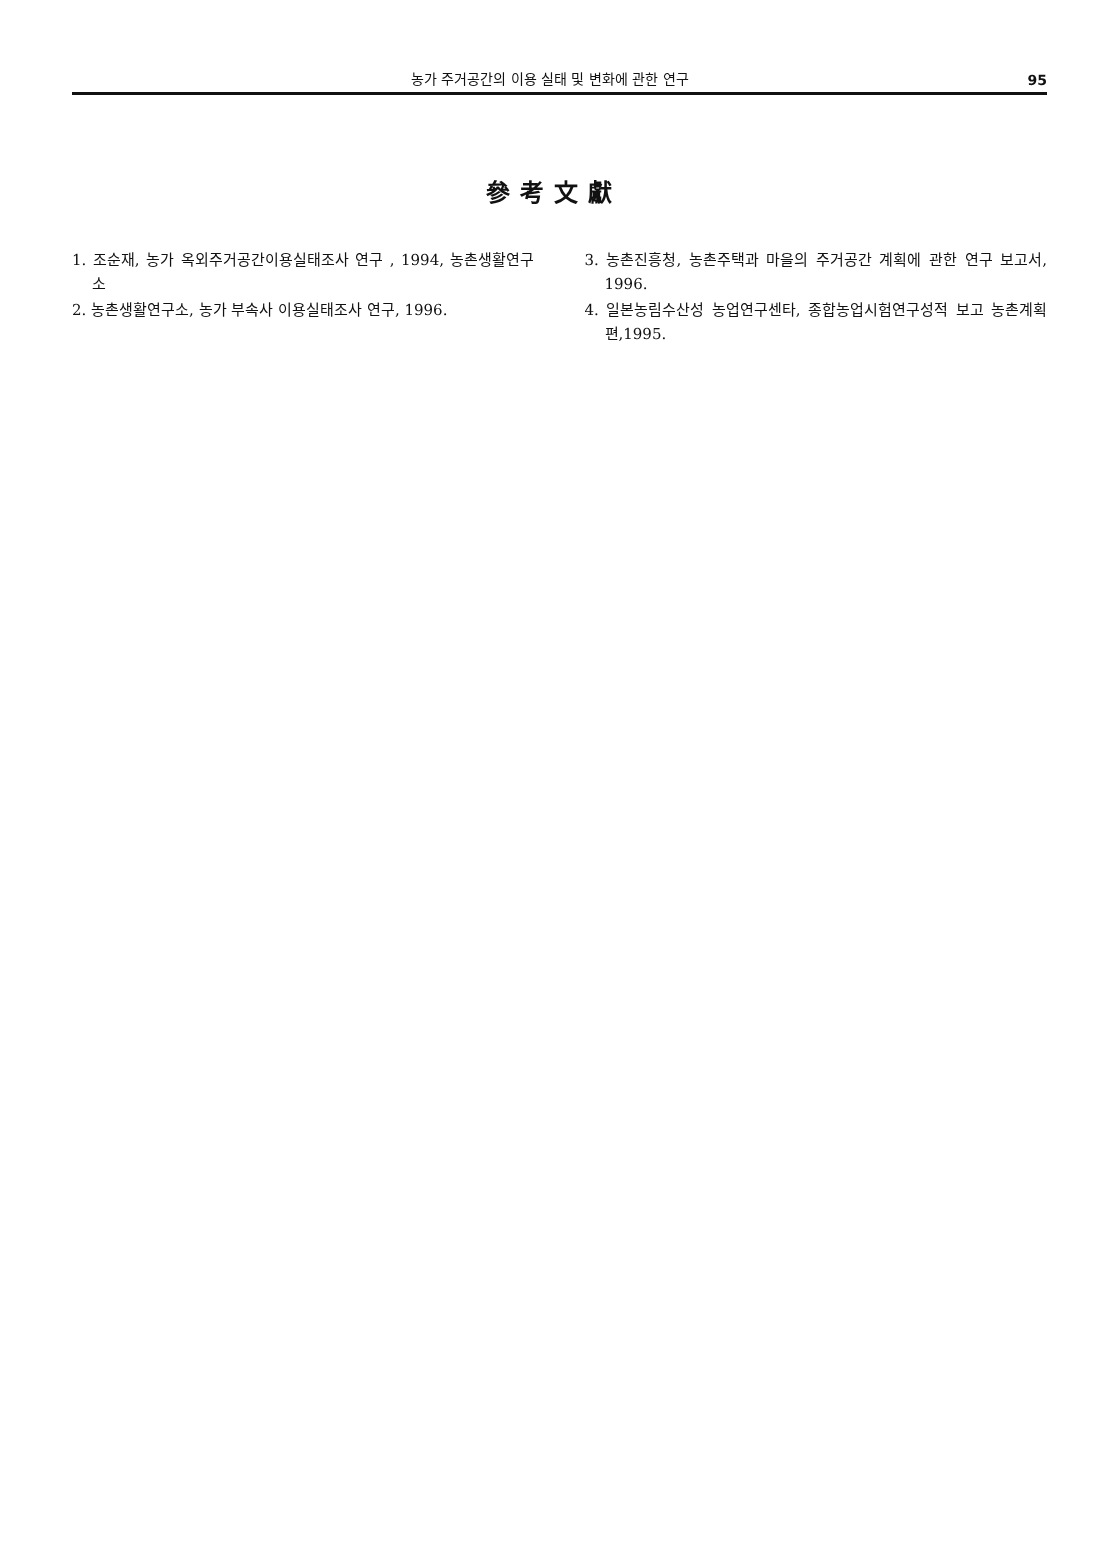농가 주거공간의 이용 실태 및 변화에 관한 연구 95
參考文獻
1. 조순재, 농가 옥외주거공간이용실태조사 연구 , 1994, 농촌생활연구소
2. 농촌생활연구소, 농가 부속사 이용실태조사 연구, 1996.
3. 농촌진흥청, 농촌주택과 마을의 주거공간 계획에 관한 연구 보고서, 1996.
4. 일본농림수산성 농업연구센타, 종합농업시험연구성적 보고 농촌계획 편,1995.